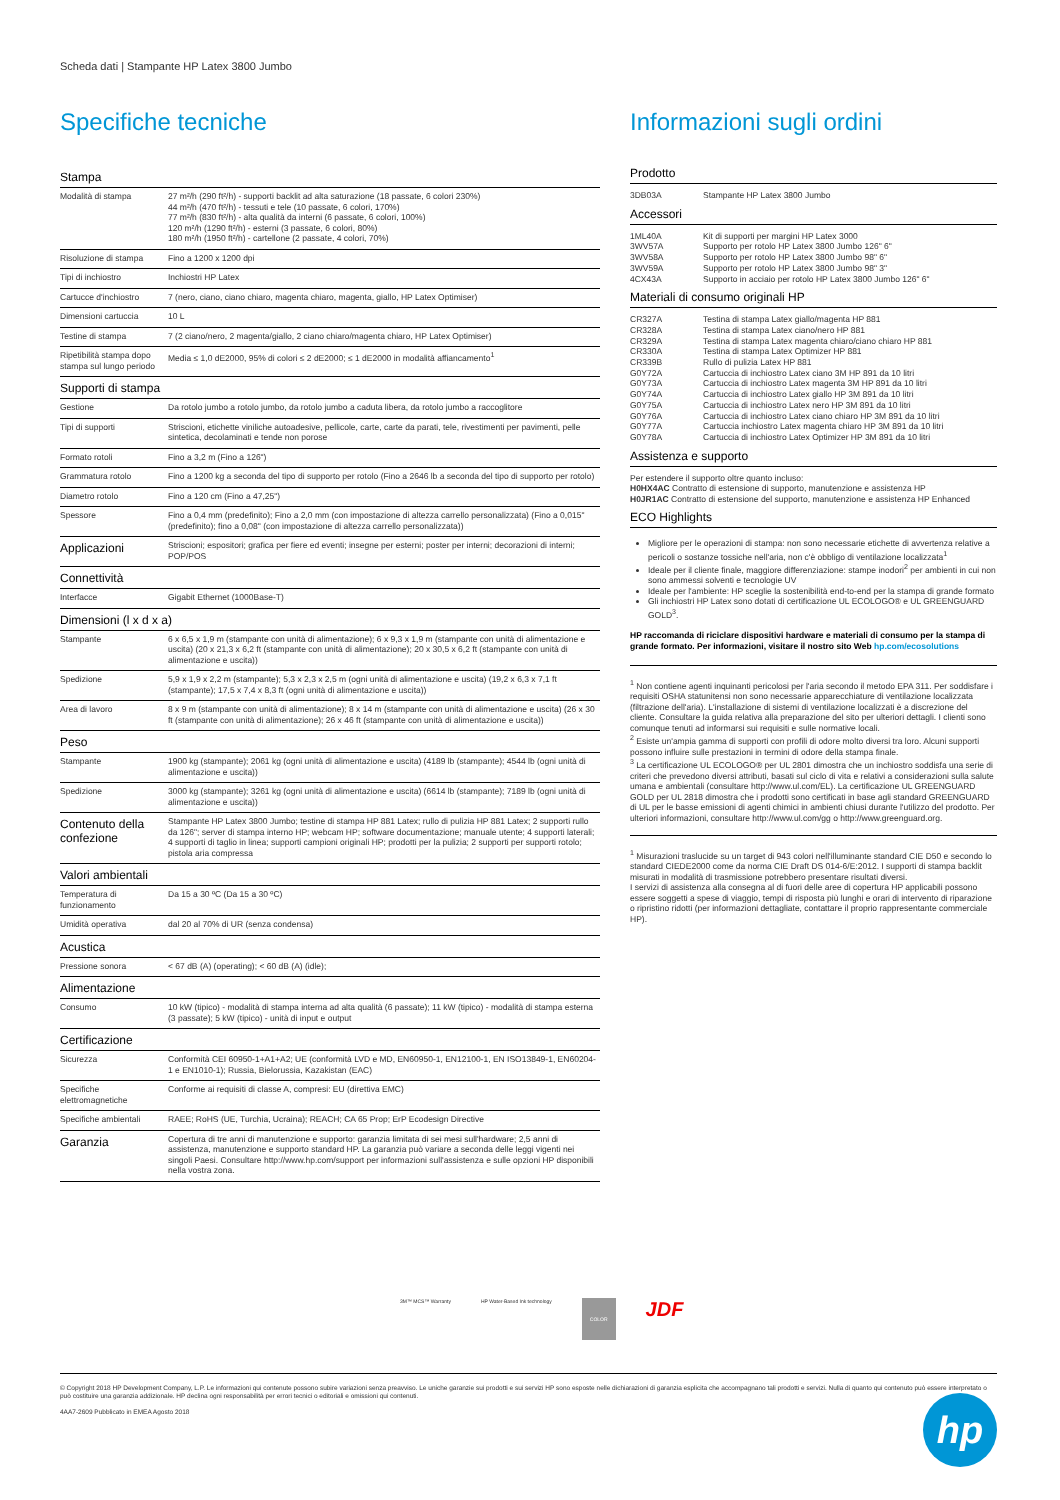Scheda dati | Stampante HP Latex 3800 Jumbo
Specifiche tecniche
| Stampa | |
| --- | --- |
| Modalità di stampa | 27 m²/h (290 ft²/h) - supporti backlit ad alta saturazione (18 passate, 6 colori 230%) 44 m²/h (470 ft²/h) - tessuti e tele (10 passate, 6 colori, 170%) 77 m²/h (830 ft²/h) - alta qualità da interni (6 passate, 6 colori, 100%) 120 m²/h (1290 ft²/h) - esterni (3 passate, 6 colori, 80%) 180 m²/h (1950 ft²/h) - cartellone (2 passate, 4 colori, 70%) |
| Risoluzione di stampa | Fino a 1200 x 1200 dpi |
| Tipi di inchiostro | Inchiostri HP Latex |
| Cartucce d'inchiostro | 7 (nero, ciano, ciano chiaro, magenta chiaro, magenta, giallo, HP Latex Optimiser) |
| Dimensioni cartuccia | 10 L |
| Testine di stampa | 7 (2 ciano/nero, 2 magenta/giallo, 2 ciano chiaro/magenta chiaro, HP Latex Optimiser) |
| Ripetibilità stampa dopo stampa sul lungo periodo | Media ≤ 1,0 dE2000, 95% di colori ≤ 2 dE2000; ≤ 1 dE2000 in modalità affiancamento<sup>1</sup> |
| Supporti di stampa | |
| Gestione | Da rotolo jumbo a rotolo jumbo, da rotolo jumbo a caduta libera, da rotolo jumbo a raccoglitore |
| Tipi di supporti | Striscioni, etichette viniliche autoadesive, pellicole, carte, carte da parati, tele, rivestimenti per pavimenti, pelle sintetica, decolaminati e tende non porose |
| Formato rotoli | Fino a 3,2 m (Fino a 126") |
| Grammatura rotolo | Fino a 1200 kg a seconda del tipo di supporto per rotolo (Fino a 2646 lb a seconda del tipo di supporto per rotolo) |
| Diametro rotolo | Fino a 120 cm (Fino a 47,25") |
| Spessore | Fino a 0,4 mm (predefinito); Fino a 2,0 mm (con impostazione di altezza carrello personalizzata) (Fino a 0,015" (predefinito); fino a 0,08" (con impostazione di altezza carrello personalizzata)) |
| Applicazioni | Striscioni; espositori; grafica per fiere ed eventi; insegne per esterni; poster per interni; decorazioni di interni; POP/POS |
| Connettività | |
| Interfacce | Gigabit Ethernet (1000Base-T) |
| Dimensioni (l x d x a) | |
| Stampante | 6 x 6,5 x 1,9 m (stampante con unità di alimentazione); 6 x 9,3 x 1,9 m (stampante con unità di alimentazione e uscita) (20 x 21,3 x 6,2 ft (stampante con unità di alimentazione); 20 x 30,5 x 6,2 ft (stampante con unità di alimentazione e uscita)) |
| Spedizione | 5,9 x 1,9 x 2,2 m (stampante); 5,3 x 2,3 x 2,5 m (ogni unità di alimentazione e uscita) (19,2 x 6,3 x 7,1 ft (stampante); 17,5 x 7,4 x 8,3 ft (ogni unità di alimentazione e uscita)) |
| Area di lavoro | 8 x 9 m (stampante con unità di alimentazione); 8 x 14 m (stampante con unità di alimentazione e uscita) (26 x 30 ft (stampante con unità di alimentazione); 26 x 46 ft (stampante con unità di alimentazione e uscita)) |
| Peso | |
| Stampante | 1900 kg (stampante); 2061 kg (ogni unità di alimentazione e uscita) (4189 lb (stampante); 4544 lb (ogni unità di alimentazione e uscita)) |
| Spedizione | 3000 kg (stampante); 3261 kg (ogni unità di alimentazione e uscita) (6614 lb (stampante); 7189 lb (ogni unità di alimentazione e uscita)) |
| Contenuto della confezione | Stampante HP Latex 3800 Jumbo; testine di stampa HP 881 Latex; rullo di pulizia HP 881 Latex; 2 supporti rullo da 126"; server di stampa interno HP; webcam HP; software documentazione; manuale utente; 4 supporti laterali; 4 supporti di taglio in linea; supporti campioni originali HP; prodotti per la pulizia; 2 supporti per supporti rotolo; pistola aria compressa |
| Valori ambientali | |
| Temperatura di funzionamento | Da 15 a 30 ºC (Da 15 a 30 ºC) |
| Umidità operativa | dal 20 al 70% di UR (senza condensa) |
| Acustica | |
| Pressione sonora | < 67 dB (A) (operating); < 60 dB (A) (idle); |
| Alimentazione | |
| Consumo | 10 kW (tipico) - modalità di stampa interna ad alta qualità (6 passate); 11 kW (tipico) - modalità di stampa esterna (3 passate); 5 kW (tipico) - unità di input e output |
| Certificazione | |
| Sicurezza | Conformità CEI 60950-1+A1+A2; UE (conformità LVD e MD, EN60950-1, EN12100-1, EN ISO13849-1, EN60204-1 e EN1010-1); Russia, Bielorussia, Kazakistan (EAC) |
| Specifiche elettromagnetiche | Conforme ai requisiti di classe A, compresi: EU (direttiva EMC) |
| Specifiche ambientali | RAEE; RoHS (UE, Turchia, Ucraina); REACH; CA 65 Prop; ErP Ecodesign Directive |
| Garanzia | Copertura di tre anni di manutenzione e supporto: garanzia limitata di sei mesi sull'hardware; 2,5 anni di assistenza, manutenzione e supporto standard HP. La garanzia può variare a seconda delle leggi vigenti nei singoli Paesi. Consultare http://www.hp.com/support per informazioni sull'assistenza e sulle opzioni HP disponibili nella vostra zona. |
Informazioni sugli ordini
Prodotto
| 3DB03A | Stampante HP Latex 3800 Jumbo |
Accessori
| 1ML40A | Kit di supporti per margini HP Latex 3000 |
| 3WV57A | Supporto per rotolo HP Latex 3800 Jumbo 126" 6" |
| 3WV58A | Supporto per rotolo HP Latex 3800 Jumbo 98" 6" |
| 3WV59A | Supporto per rotolo HP Latex 3800 Jumbo 98" 3" |
| 4CX43A | Supporto in acciaio per rotolo HP Latex 3800 Jumbo 126" 6" |
Materiali di consumo originali HP
| CR327A | Testina di stampa Latex giallo/magenta HP 881 |
| CR328A | Testina di stampa Latex ciano/nero HP 881 |
| CR329A | Testina di stampa Latex magenta chiaro/ciano chiaro HP 881 |
| CR330A | Testina di stampa Latex Optimizer HP 881 |
| CR339B | Rullo di pulizia Latex HP 881 |
| G0Y72A | Cartuccia di inchiostro Latex ciano 3M HP 891 da 10 litri |
| G0Y73A | Cartuccia di inchiostro Latex magenta 3M HP 891 da 10 litri |
| G0Y74A | Cartuccia di inchiostro Latex giallo HP 3M 891 da 10 litri |
| G0Y75A | Cartuccia di inchiostro Latex nero HP 3M 891 da 10 litri |
| G0Y76A | Cartuccia di inchiostro Latex ciano chiaro HP 3M 891 da 10 litri |
| G0Y77A | Cartuccia inchiostro Latex magenta chiaro HP 3M 891 da 10 litri |
| G0Y78A | Cartuccia di inchiostro Latex Optimizer HP 3M 891 da 10 litri |
Assistenza e supporto
Per estendere il supporto oltre quanto incluso:
H0HX4AC Contratto di estensione di supporto, manutenzione e assistenza HP
H0JR1AC Contratto di estensione del supporto, manutenzione e assistenza HP Enhanced
ECO Highlights
Migliore per le operazioni di stampa: non sono necessarie etichette di avvertenza relative a pericoli o sostanze tossiche nell'aria, non c'è obbligo di ventilazione localizzata<sup>1</sup>
Ideale per il cliente finale, maggiore differenziazione: stampe inodori<sup>2</sup> per ambienti in cui non sono ammessi solventi e tecnologie UV
Ideale per l'ambiente: HP sceglie la sostenibilità end-to-end per la stampa di grande formato
Gli inchiostri HP Latex sono dotati di certificazione UL ECOLOGO® e UL GREENGUARD GOLD<sup>3</sup>.
HP raccomanda di riciclare dispositivi hardware e materiali di consumo per la stampa di grande formato. Per informazioni, visitare il nostro sito Web hp.com/ecosolutions
<sup>1</sup> Non contiene agenti inquinanti pericolosi per l'aria secondo il metodo EPA 311. Per soddisfare i requisiti OSHA statunitensi non sono necessarie apparecchiature di ventilazione localizzata (filtrazione dell'aria). L'installazione di sistemi di ventilazione localizzati è a discrezione del cliente. Consultare la guida relativa alla preparazione del sito per ulteriori dettagli. I clienti sono comunque tenuti ad informarsi sui requisiti e sulle normative locali.
<sup>2</sup> Esiste un'ampia gamma di supporti con profili di odore molto diversi tra loro. Alcuni supporti possono influire sulle prestazioni in termini di odore della stampa finale.
<sup>3</sup> La certificazione UL ECOLOGO® per UL 2801 dimostra che un inchiostro soddisfa una serie di criteri che prevedono diversi attributi, basati sul ciclo di vita e relativi a considerazioni sulla salute umana e ambientali (consultare http://www.ul.com/EL). La certificazione UL GREENGUARD GOLD per UL 2818 dimostra che i prodotti sono certificati in base agli standard GREENGUARD di UL per le basse emissioni di agenti chimici in ambienti chiusi durante l'utilizzo del prodotto. Per ulteriori informazioni, consultare http://www.ul.com/gg o http://www.greenguard.org.
<sup>1</sup> Misurazioni traslucide su un target di 943 colori nell'illuminante standard CIE D50 e secondo lo standard CIEDE2000 come da norma CIE Draft DS 014-6/E:2012. I supporti di stampa backlit misurati in modalità di trasmissione potrebbero presentare risultati diversi.
I servizi di assistenza alla consegna al di fuori delle aree di copertura HP applicabili possono essere soggetti a spese di viaggio, tempi di risposta più lunghi e orari di intervento di riparazione o ripristino ridotti (per informazioni dettagliate, contattare il proprio rappresentante commerciale HP).
3M™ MCS™ Warranty HP Water-Based Ink technology COLOR JDF
© Copyright 2018 HP Development Company, L.P. Le informazioni qui contenute possono subire variazioni senza preavviso. Le uniche garanzie sui prodotti e sui servizi HP sono esposte nelle dichiarazioni di garanzia esplicita che accompagnano tali prodotti e servizi. Nulla di quanto qui contenuto può essere interpretato o può costituire una garanzia addizionale. HP declina ogni responsabilità per errori tecnici o editoriali e omissioni qui contenuti.
4AA7-2609 Pubblicato in EMEA Agosto 2018
hp